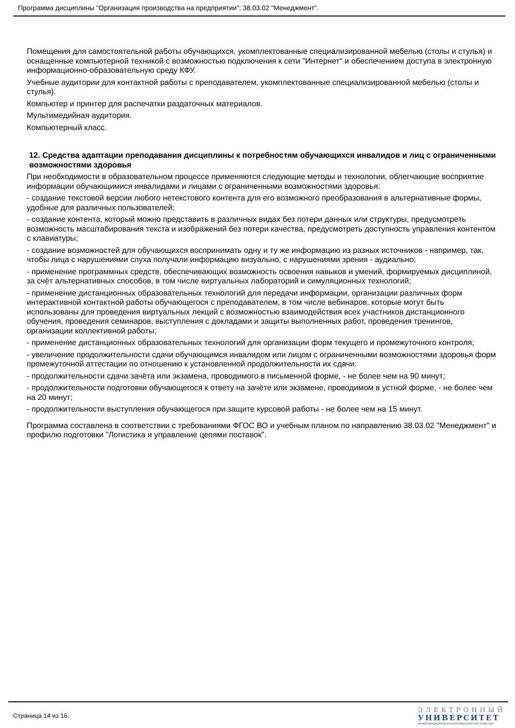Программа дисциплины "Организация производства на предприятии"; 38.03.02 "Менеджмент".
Помещения для самостоятельной работы обучающихся, укомплектованные специализированной мебелью (столы и стулья) и оснащенные компьютерной техникой с возможностью подключения к сети "Интернет" и обеспечением доступа в электронную информационно-образовательную среду КФУ.
Учебные аудитории для контактной работы с преподавателем, укомплектованные специализированной мебелью (столы и стулья).
Компьютер и принтер для распечатки раздаточных материалов.
Мультимедийная аудитория.
Компьютерный класс.
12. Средства адаптации преподавания дисциплины к потребностям обучающихся инвалидов и лиц с ограниченными возможностями здоровья
При необходимости в образовательном процессе применяются следующие методы и технологии, облегчающие восприятие информации обучающимися инвалидами и лицами с ограниченными возможностями здоровья:
- создание текстовой версии любого нетекстового контента для его возможного преобразования в альтернативные формы, удобные для различных пользователей;
- создание контента, который можно представить в различных видах без потери данных или структуры, предусмотреть возможность масштабирования текста и изображений без потери качества, предусмотреть доступность управления контентом с клавиатуры;
- создание возможностей для обучающихся воспринимать одну и ту же информацию из разных источников - например, так, чтобы лица с нарушениями слуха получали информацию визуально, с нарушениями зрения - аудиально;
- применение программных средств, обеспечивающих возможность освоения навыков и умений, формируемых дисциплиной, за счёт альтернативных способов, в том числе виртуальных лабораторий и симуляционных технологий;
- применение дистанционных образовательных технологий для передачи информации, организации различных форм интерактивной контактной работы обучающегося с преподавателем, в том числе вебинаров, которые могут быть использованы для проведения виртуальных лекций с возможностью взаимодействия всех участников дистанционного обучения, проведения семинаров, выступления с докладами и защиты выполненных работ, проведения тренингов, организации коллективной работы;
- применение дистанционных образовательных технологий для организации форм текущего и промежуточного контроля;
- увеличение продолжительности сдачи обучающимся инвалидом или лицом с ограниченными возможностями здоровья форм промежуточной аттестации по отношению к установленной продолжительности их сдачи:
- продолжительности сдачи зачёта или экзамена, проводимого в письменной форме, - не более чем на 90 минут;
- продолжительности подготовки обучающегося к ответу на зачёте или экзамене, проводимом в устной форме, - не более чем на 20 минут;
- продолжительности выступления обучающегося при защите курсовой работы - не более чем на 15 минут.
Программа составлена в соответствии с требованиями ФГОС ВО и учебным планом по направлению 38.03.02 "Менеджмент" и профилю подготовки "Логистика и управление цепями поставок".
Страница 14 из 16.
ЭЛЕКТРОННЫЙ
УНИВЕРСИТЕТ
ИНФОРМАЦИОННО-АНАЛИТИЧЕСКАЯ СИСТЕМА КФУ